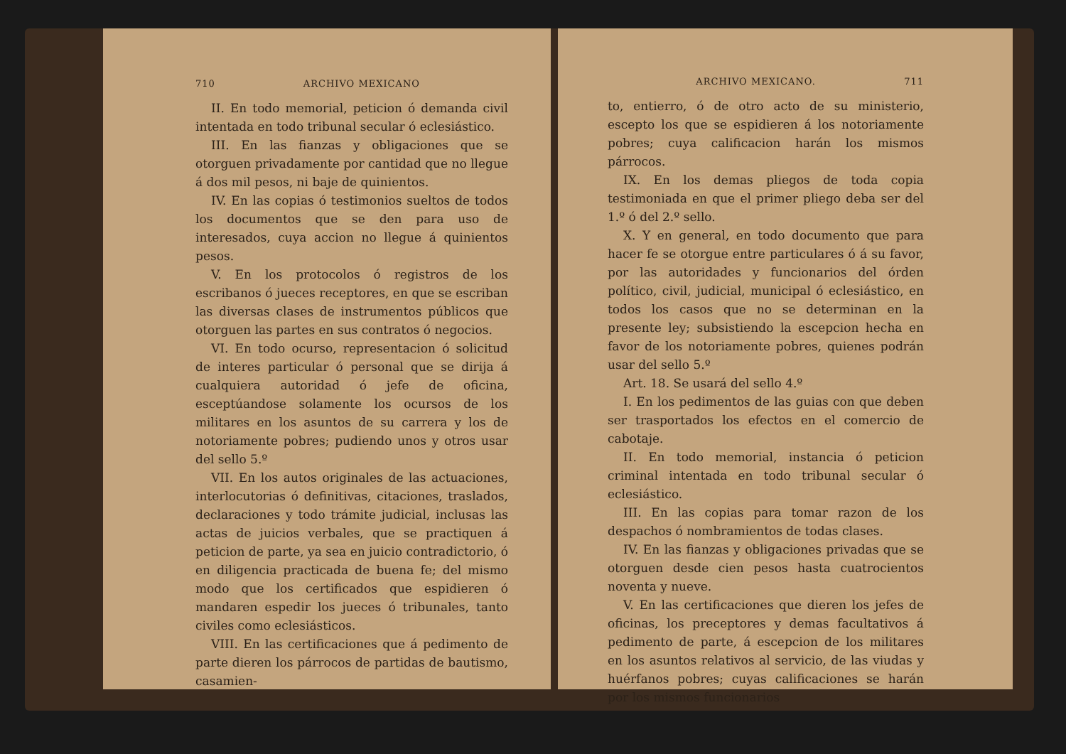710 ARCHIVO MEXICANO
II. En todo memorial, peticion ó demanda civil intentada en todo tribunal secular ó eclesiástico.
III. En las fianzas y obligaciones que se otorguen privadamente por cantidad que no llegue á dos mil pesos, ni baje de quinientos.
IV. En las copias ó testimonios sueltos de todos los documentos que se den para uso de interesados, cuya accion no llegue á quinientos pesos.
V. En los protocolos ó registros de los escribanos ó jueces receptores, en que se escriban las diversas clases de instrumentos públicos que otorguen las partes en sus contratos ó negocios.
VI. En todo ocurso, representacion ó solicitud de interes particular ó personal que se dirija á cualquiera autoridad ó jefe de oficina, esceptúandose solamente los ocursos de los militares en los asuntos de su carrera y los de notoriamente pobres; pudiendo unos y otros usar del sello 5.º
VII. En los autos originales de las actuaciones, interlocutorias ó definitivas, citaciones, traslados, declaraciones y todo trámite judicial, inclusas las actas de juicios verbales, que se practiquen á peticion de parte, ya sea en juicio contradictorio, ó en diligencia practicada de buena fe; del mismo modo que los certificados que espidieren ó mandaren espedir los jueces ó tribunales, tanto civiles como eclesiásticos.
VIII. En las certificaciones que á pedimento de parte dieren los párrocos de partidas de bautismo, casamien-
ARCHIVO MEXICANO. 711
to, entierro, ó de otro acto de su ministerio, escepto los que se espidieren á los notoriamente pobres; cuya calificacion harán los mismos párrocos.
IX. En los demas pliegos de toda copia testimoniada en que el primer pliego deba ser del 1.º ó del 2.º sello.
X. Y en general, en todo documento que para hacer fe se otorgue entre particulares ó á su favor, por las autoridades y funcionarios del órden político, civil, judicial, municipal ó eclesiástico, en todos los casos que no se determinan en la presente ley; subsistiendo la escepcion hecha en favor de los notoriamente pobres, quienes podrán usar del sello 5.º
Art. 18. Se usará del sello 4.º
I. En los pedimentos de las guias con que deben ser trasportados los efectos en el comercio de cabotaje.
II. En todo memorial, instancia ó peticion criminal intentada en todo tribunal secular ó eclesiástico.
III. En las copias para tomar razon de los despachos ó nombramientos de todas clases.
IV. En las fianzas y obligaciones privadas que se otorguen desde cien pesos hasta cuatrocientos noventa y nueve.
V. En las certificaciones que dieren los jefes de oficinas, los preceptores y demas facultativos á pedimento de parte, á escepcion de los militares en los asuntos relativos al servicio, de las viudas y huérfanos pobres; cuyas calificaciones se harán por los mismos funcionarios